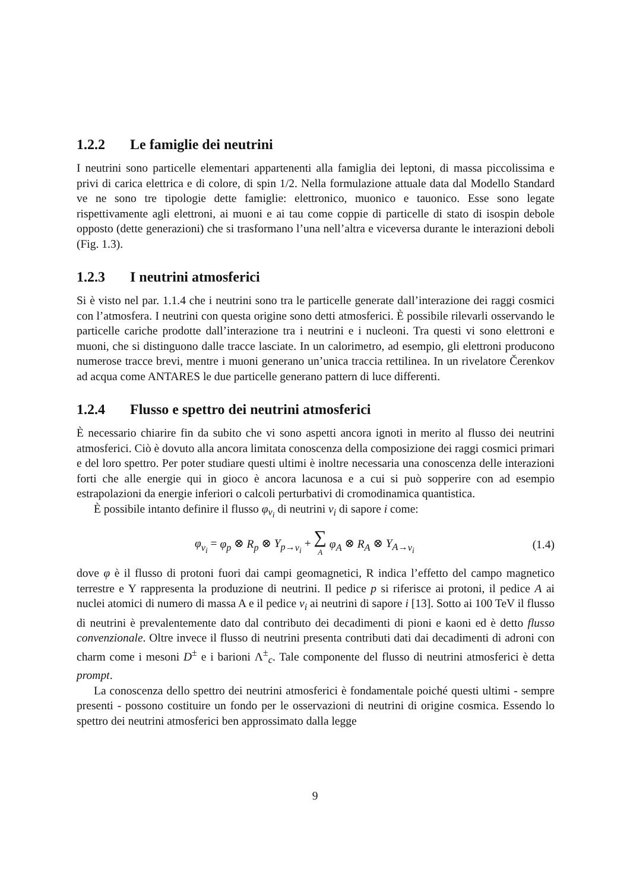1.2.2 Le famiglie dei neutrini
I neutrini sono particelle elementari appartenenti alla famiglia dei leptoni, di massa piccolissima e privi di carica elettrica e di colore, di spin 1/2. Nella formulazione attuale data dal Modello Standard ve ne sono tre tipologie dette famiglie: elettronico, muonico e tauonico. Esse sono legate rispettivamente agli elettroni, ai muoni e ai tau come coppie di particelle di stato di isospin debole opposto (dette generazioni) che si trasformano l’una nell’altra e viceversa durante le interazioni deboli (Fig. 1.3).
1.2.3 I neutrini atmosferici
Si è visto nel par. 1.1.4 che i neutrini sono tra le particelle generate dall’interazione dei raggi cosmici con l’atmosfera. I neutrini con questa origine sono detti atmosferici. È possibile rilevarli osservando le particelle cariche prodotte dall’interazione tra i neutrini e i nucleoni. Tra questi vi sono elettroni e muoni, che si distinguono dalle tracce lasciate. In un calorimetro, ad esempio, gli elettroni producono numerose tracce brevi, mentre i muoni generano un’unica traccia rettilinea. In un rivelatore Čerenkov ad acqua come ANTARES le due particelle generano pattern di luce differenti.
1.2.4 Flusso e spettro dei neutrini atmosferici
È necessario chiarire fin da subito che vi sono aspetti ancora ignoti in merito al flusso dei neutrini atmosferici. Ciò è dovuto alla ancora limitata conoscenza della composizione dei raggi cosmici primari e del loro spettro. Per poter studiare questi ultimi è inoltre necessaria una conoscenza delle interazioni forti che alle energie qui in gioco è ancora lacunosa e a cui si può sopperire con ad esempio estrapolazioni da energie inferiori o calcoli perturbativi di cromodinamica quantistica.
È possibile intanto definire il flusso φ<sub>ν<sub>i</sub></sub> di neutrini ν<sub>i</sub> di sapore i come:
φ<sub>ν<sub>i</sub></sub> = φ<sub>p</sub> ⊗ R<sub>p</sub> ⊗ Y<sub>p→ν<sub>i</sub></sub> + ∑
A φ<sub>A</sub> ⊗ R<sub>A</sub> ⊗ Y<sub>A→ν<sub>i</sub></sub>
(1.4)
dove φ è il flusso di protoni fuori dai campi geomagnetici, R indica l’effetto del campo magnetico terrestre e Y rappresenta la produzione di neutrini. Il pedice p si riferisce ai protoni, il pedice A ai nuclei atomici di numero di massa A e il pedice ν<sub>i</sub> ai neutrini di sapore i [13]. Sotto ai 100 TeV il flusso di neutrini è prevalentemente dato dal contributo dei decadimenti di pioni e kaoni ed è detto flusso convenzionale. Oltre invece il flusso di neutrini presenta contributi dati dai decadimenti di adroni con charm come i mesoni D<sup>±</sup> e i barioni Λ<sup>±</sup><sub>c</sub>. Tale componente del flusso di neutrini atmosferici è detta prompt.
La conoscenza dello spettro dei neutrini atmosferici è fondamentale poiché questi ultimi - sempre presenti - possono costituire un fondo per le osservazioni di neutrini di origine cosmica. Essendo lo spettro dei neutrini atmosferici ben approssimato dalla legge
9